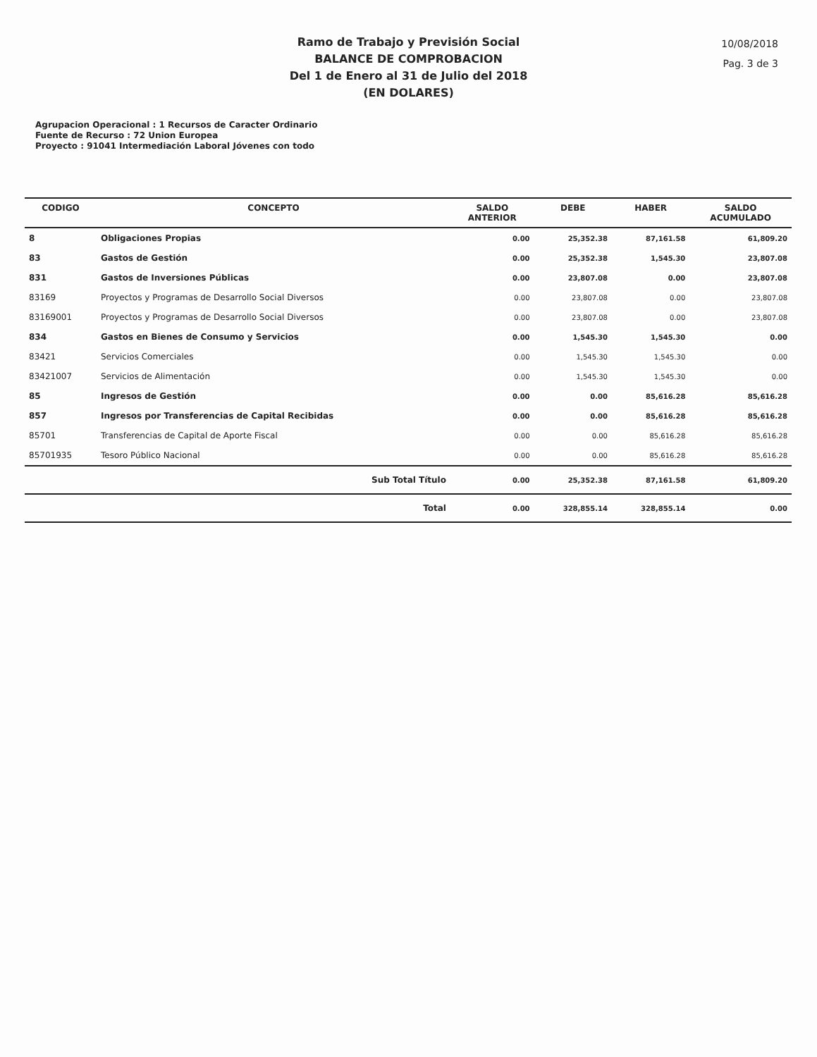Ramo de Trabajo y Previsión Social
BALANCE DE COMPROBACION
Del 1 de Enero al 31 de Julio del 2018
(EN DOLARES)
10/08/2018
Pag. 3 de 3
Agrupacion Operacional : 1 Recursos de Caracter Ordinario
Fuente de Recurso : 72 Union Europea
Proyecto : 91041 Intermediación Laboral Jóvenes con todo
| CODIGO | CONCEPTO | SALDO ANTERIOR | DEBE | HABER | SALDO ACUMULADO |
| --- | --- | --- | --- | --- | --- |
| 8 | Obligaciones Propias | 0.00 | 25,352.38 | 87,161.58 | 61,809.20 |
| 83 | Gastos de Gestión | 0.00 | 25,352.38 | 1,545.30 | 23,807.08 |
| 831 | Gastos de Inversiones Públicas | 0.00 | 23,807.08 | 0.00 | 23,807.08 |
| 83169 | Proyectos y Programas de Desarrollo Social Diversos | 0.00 | 23,807.08 | 0.00 | 23,807.08 |
| 83169001 | Proyectos y Programas de Desarrollo Social Diversos | 0.00 | 23,807.08 | 0.00 | 23,807.08 |
| 834 | Gastos en Bienes de Consumo y Servicios | 0.00 | 1,545.30 | 1,545.30 | 0.00 |
| 83421 | Servicios Comerciales | 0.00 | 1,545.30 | 1,545.30 | 0.00 |
| 83421007 | Servicios de Alimentación | 0.00 | 1,545.30 | 1,545.30 | 0.00 |
| 85 | Ingresos de Gestión | 0.00 | 0.00 | 85,616.28 | 85,616.28 |
| 857 | Ingresos por Transferencias de Capital Recibidas | 0.00 | 0.00 | 85,616.28 | 85,616.28 |
| 85701 | Transferencias de Capital de Aporte Fiscal | 0.00 | 0.00 | 85,616.28 | 85,616.28 |
| 85701935 | Tesoro Público Nacional | 0.00 | 0.00 | 85,616.28 | 85,616.28 |
| | Sub Total Título | 0.00 | 25,352.38 | 87,161.58 | 61,809.20 |
| | Total | 0.00 | 328,855.14 | 328,855.14 | 0.00 |